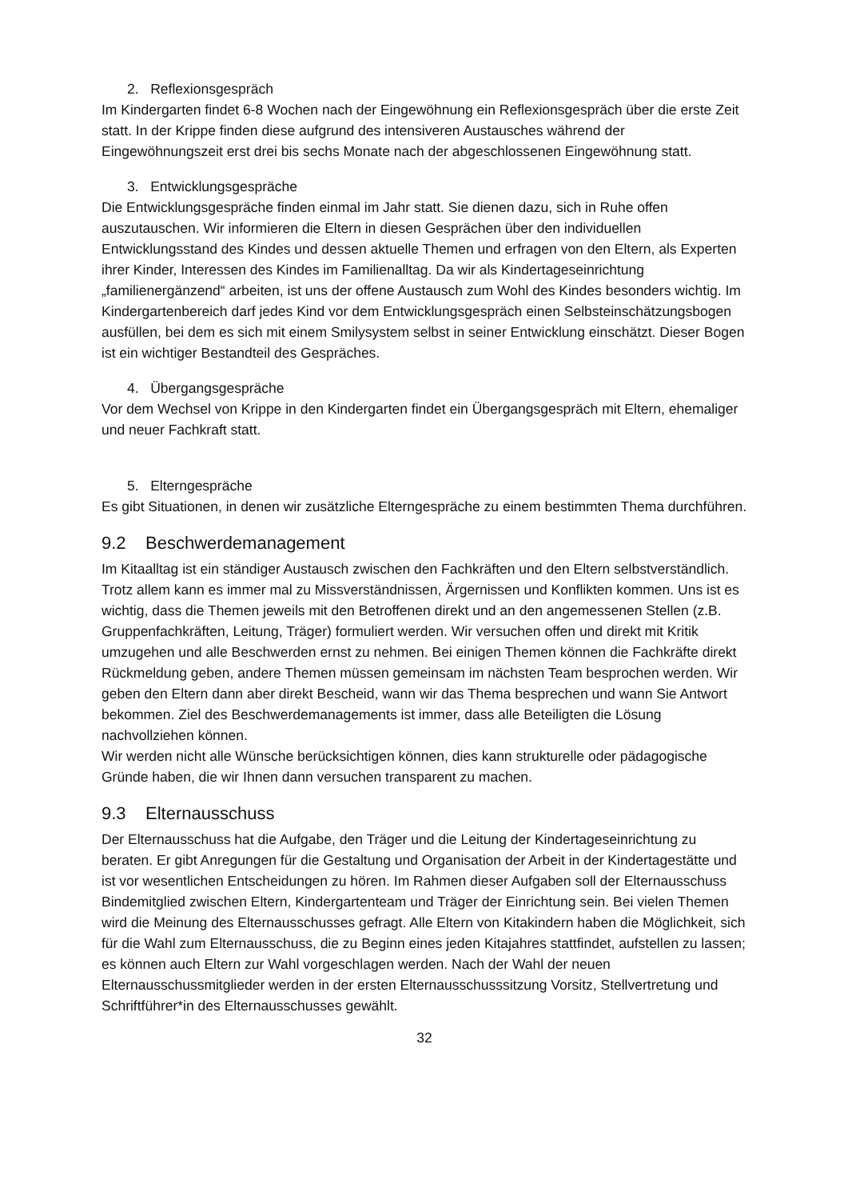2. Reflexionsgespräch
Im Kindergarten findet 6-8 Wochen nach der Eingewöhnung ein Reflexionsgespräch über die erste Zeit statt. In der Krippe finden diese aufgrund des intensiveren Austausches während der Eingewöhnungszeit erst drei bis sechs Monate nach der abgeschlossenen Eingewöhnung statt.
3. Entwicklungsgespräche
Die Entwicklungsgespräche finden einmal im Jahr statt. Sie dienen dazu, sich in Ruhe offen auszutauschen. Wir informieren die Eltern in diesen Gesprächen über den individuellen Entwicklungsstand des Kindes und dessen aktuelle Themen und erfragen von den Eltern, als Experten ihrer Kinder, Interessen des Kindes im Familienalltag. Da wir als Kindertageseinrichtung „familienergänzend“ arbeiten, ist uns der offene Austausch zum Wohl des Kindes besonders wichtig. Im Kindergartenbereich darf jedes Kind vor dem Entwicklungsgespräch einen Selbsteinschätzungsbogen ausfüllen, bei dem es sich mit einem Smilysystem selbst in seiner Entwicklung einschätzt. Dieser Bogen ist ein wichtiger Bestandteil des Gespräches.
4. Übergangsgespräche
Vor dem Wechsel von Krippe in den Kindergarten findet ein Übergangsgespräch mit Eltern, ehemaliger und neuer Fachkraft statt.
5. Elterngespräche
Es gibt Situationen, in denen wir zusätzliche Elterngespräche zu einem bestimmten Thema durchführen.
9.2 Beschwerdemanagement
Im Kitaalltag ist ein ständiger Austausch zwischen den Fachkräften und den Eltern selbstverständlich. Trotz allem kann es immer mal zu Missverständnissen, Ärgernissen und Konflikten kommen. Uns ist es wichtig, dass die Themen jeweils mit den Betroffenen direkt und an den angemessenen Stellen (z.B. Gruppenfachkräften, Leitung, Träger) formuliert werden. Wir versuchen offen und direkt mit Kritik umzugehen und alle Beschwerden ernst zu nehmen. Bei einigen Themen können die Fachkräfte direkt Rückmeldung geben, andere Themen müssen gemeinsam im nächsten Team besprochen werden. Wir geben den Eltern dann aber direkt Bescheid, wann wir das Thema besprechen und wann Sie Antwort bekommen. Ziel des Beschwerdemanagements ist immer, dass alle Beteiligten die Lösung nachvollziehen können.
Wir werden nicht alle Wünsche berücksichtigen können, dies kann strukturelle oder pädagogische Gründe haben, die wir Ihnen dann versuchen transparent zu machen.
9.3 Elternausschuss
Der Elternausschuss hat die Aufgabe, den Träger und die Leitung der Kindertageseinrichtung zu beraten. Er gibt Anregungen für die Gestaltung und Organisation der Arbeit in der Kindertagestätte und ist vor wesentlichen Entscheidungen zu hören. Im Rahmen dieser Aufgaben soll der Elternausschuss Bindemitglied zwischen Eltern, Kindergartenteam und Träger der Einrichtung sein. Bei vielen Themen wird die Meinung des Elternausschusses gefragt. Alle Eltern von Kitakindern haben die Möglichkeit, sich für die Wahl zum Elternausschuss, die zu Beginn eines jeden Kitajahres stattfindet, aufstellen zu lassen; es können auch Eltern zur Wahl vorgeschlagen werden. Nach der Wahl der neuen Elternausschussmitglieder werden in der ersten Elternausschusssitzung Vorsitz, Stellvertretung und Schriftführer*in des Elternausschusses gewählt.
32